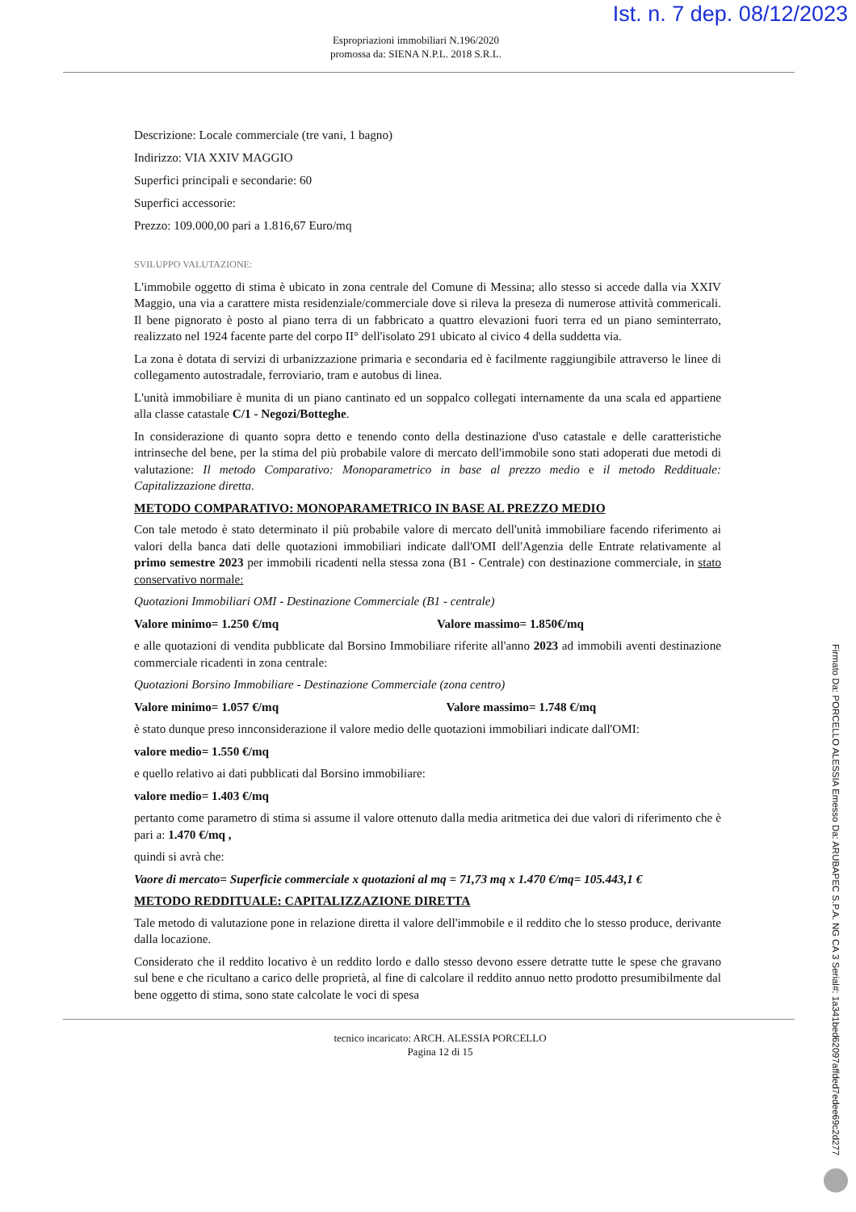Ist. n. 7 dep. 08/12/2023
Espropriazioni immobiliari N.196/2020
promossa da: SIENA N.P.L. 2018 S.R.L.
Descrizione: Locale commerciale (tre vani, 1 bagno)
Indirizzo: VIA XXIV MAGGIO
Superfici principali e secondarie: 60
Superfici accessorie:
Prezzo: 109.000,00 pari a 1.816,67 Euro/mq
SVILUPPO VALUTAZIONE:
L'immobile oggetto di stima è ubicato in zona centrale del Comune di Messina; allo stesso si accede dalla via XXIV Maggio, una via a carattere mista residenziale/commerciale dove si rileva la preseza di numerose attività commericali. Il bene pignorato è posto al piano terra di un fabbricato a quattro elevazioni fuori terra ed un piano seminterrato, realizzato nel 1924 facente parte del corpo II° dell'isolato 291 ubicato al civico 4 della suddetta via.
La zona è dotata di servizi di urbanizzazione primaria e secondaria ed è facilmente raggiungibile attraverso le linee di collegamento autostradale, ferroviario, tram e autobus di linea.
L'unità immobiliare è munita di un piano cantinato ed un soppalco collegati internamente da una scala ed appartiene alla classe catastale C/1 - Negozi/Botteghe.
In considerazione di quanto sopra detto e tenendo conto della destinazione d'uso catastale e delle caratteristiche intrinseche del bene, per la stima del più probabile valore di mercato dell'immobile sono stati adoperati due metodi di valutazione: Il metodo Comparativo: Monoparametrico in base al prezzo medio e il metodo Reddituale: Capitalizzazione diretta.
METODO COMPARATIVO: MONOPARAMETRICO IN BASE AL PREZZO MEDIO
Con tale metodo è stato determinato il più probabile valore di mercato dell'unità immobiliare facendo riferimento ai valori della banca dati delle quotazioni immobiliari indicate dall'OMI dell'Agenzia delle Entrate relativamente al primo semestre 2023 per immobili ricadenti nella stessa zona (B1 - Centrale) con destinazione commerciale, in stato conservativo normale:
Quotazioni Immobiliari OMI - Destinazione Commerciale (B1 - centrale)
Valore minimo= 1.250 €/mq Valore massimo= 1.850€/mq
e alle quotazioni di vendita pubblicate dal Borsino Immobiliare riferite all'anno 2023 ad immobili aventi destinazione commerciale ricadenti in zona centrale:
Quotazioni Borsino Immobiliare - Destinazione Commerciale (zona centro)
Valore minimo= 1.057 €/mq Valore massimo= 1.748 €/mq
è stato dunque preso innconsiderazione il valore medio delle quotazioni immobiliari indicate dall'OMI:
valore medio= 1.550 €/mq
e quello relativo ai dati pubblicati dal Borsino immobiliare:
valore medio= 1.403 €/mq
pertanto come parametro di stima si assume il valore ottenuto dalla media aritmetica dei due valori di riferimento che è pari a: 1.470 €/mq ,
quindi si avrà che:
Vaore di mercato= Superficie commerciale x quotazioni al mq = 71,73 mq x 1.470 €/mq= 105.443,1 €
METODO REDDITUALE: CAPITALIZZAZIONE DIRETTA
Tale metodo di valutazione pone in relazione diretta il valore dell'immobile e il reddito che lo stesso produce, derivante dalla locazione.
Considerato che il reddito locativo è un reddito lordo e dallo stesso devono essere detratte tutte le spese che gravano sul bene e che ricultano a carico delle proprietà, al fine di calcolare il reddito annuo netto prodotto presumibilmente dal bene oggetto di stima, sono state calcolate le voci di spesa
tecnico incaricato: ARCH. ALESSIA PORCELLO
Pagina 12 di 15
Firmato Da: PORCELLO ALESSIA Emesso Da: ARUBAPEC S.P.A. NG CA 3 Serial#: 1a341bed62097affded7edee69c2d277